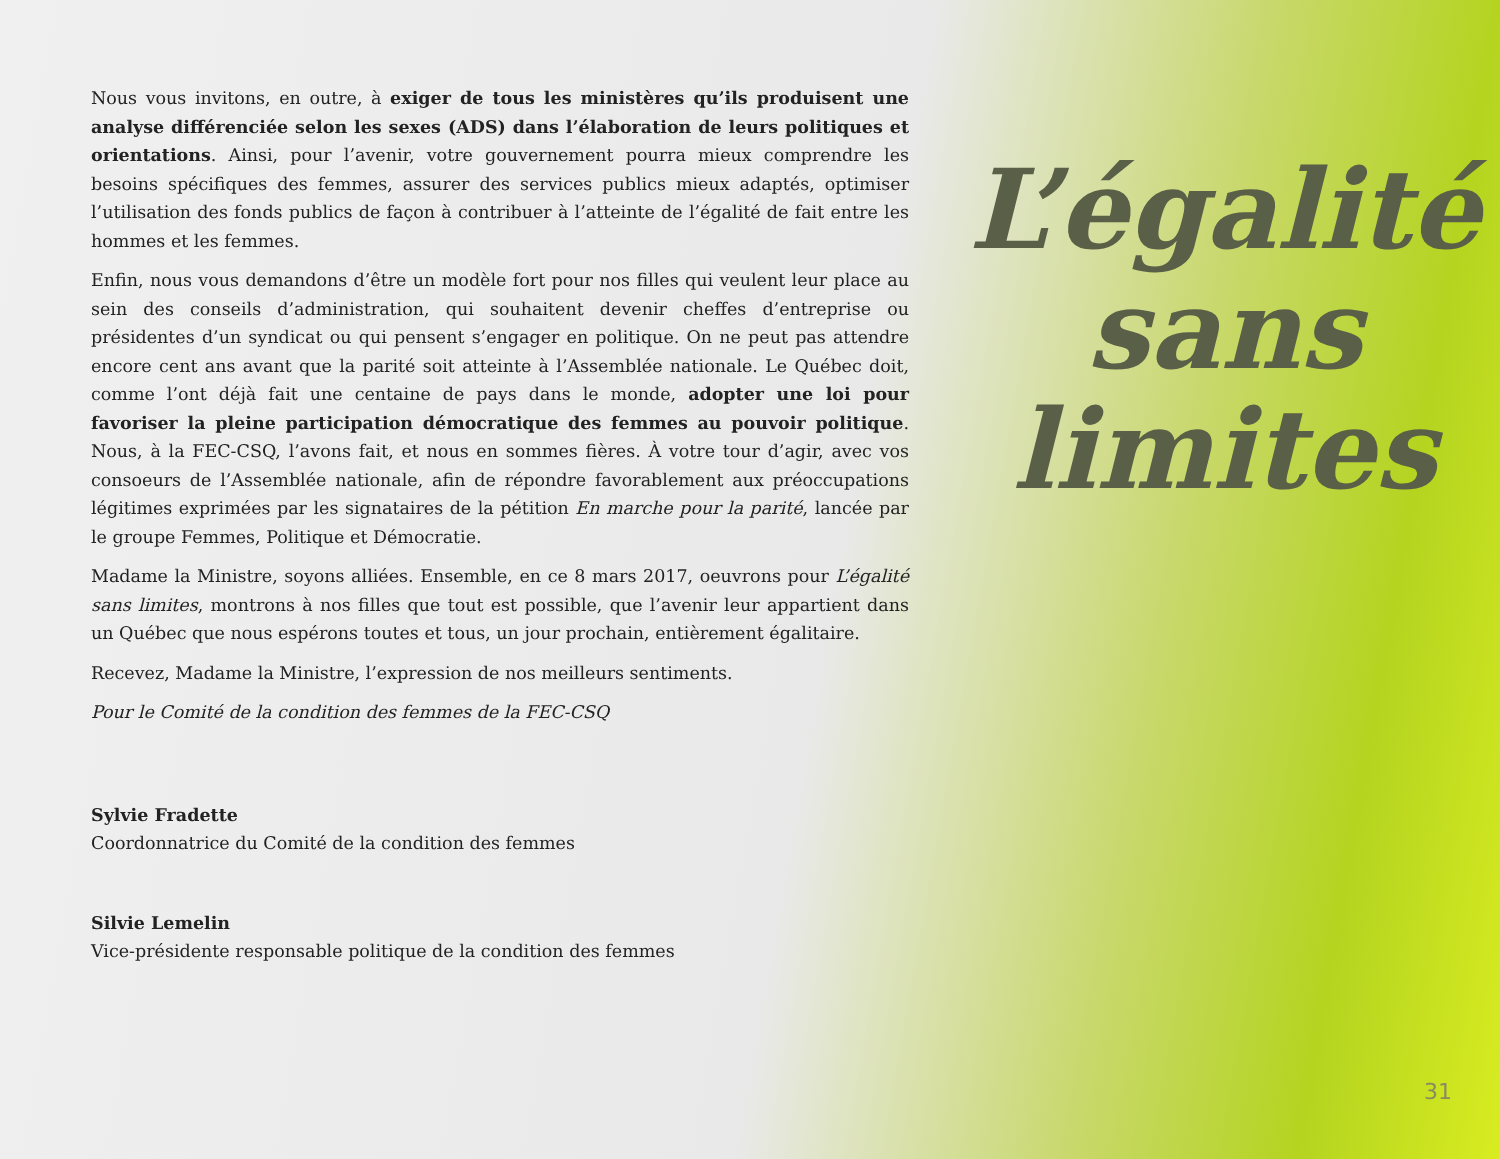Nous vous invitons, en outre, à exiger de tous les ministères qu’ils produisent une analyse différenciée selon les sexes (ADS) dans l’élaboration de leurs politiques et orientations. Ainsi, pour l’avenir, votre gouvernement pourra mieux comprendre les besoins spécifiques des femmes, assurer des services publics mieux adaptés, optimiser l’utilisation des fonds publics de façon à contribuer à l’atteinte de l’égalité de fait entre les hommes et les femmes.
Enfin, nous vous demandons d’être un modèle fort pour nos filles qui veulent leur place au sein des conseils d’administration, qui souhaitent devenir cheffes d’entreprise ou présidentes d’un syndicat ou qui pensent s’engager en politique. On ne peut pas attendre encore cent ans avant que la parité soit atteinte à l’Assemblée nationale. Le Québec doit, comme l’ont déjà fait une centaine de pays dans le monde, adopter une loi pour favoriser la pleine participation démocratique des femmes au pouvoir politique. Nous, à la FEC-CSQ, l’avons fait, et nous en sommes fières. À votre tour d’agir, avec vos consoeurs de l’Assemblée nationale, afin de répondre favorablement aux préoccupations légitimes exprimées par les signataires de la pétition En marche pour la parité, lancée par le groupe Femmes, Politique et Démocratie.
Madame la Ministre, soyons alliées. Ensemble, en ce 8 mars 2017, oeuvrons pour L’égalité sans limites, montrons à nos filles que tout est possible, que l’avenir leur appartient dans un Québec que nous espérons toutes et tous, un jour prochain, entièrement égalitaire.
Recevez, Madame la Ministre, l’expression de nos meilleurs sentiments.
Pour le Comité de la condition des femmes de la FEC-CSQ
Sylvie Fradette
Coordonnatrice du Comité de la condition des femmes
Silvie Lemelin
Vice-présidente responsable politique de la condition des femmes
L’égalité
sans
limites
31